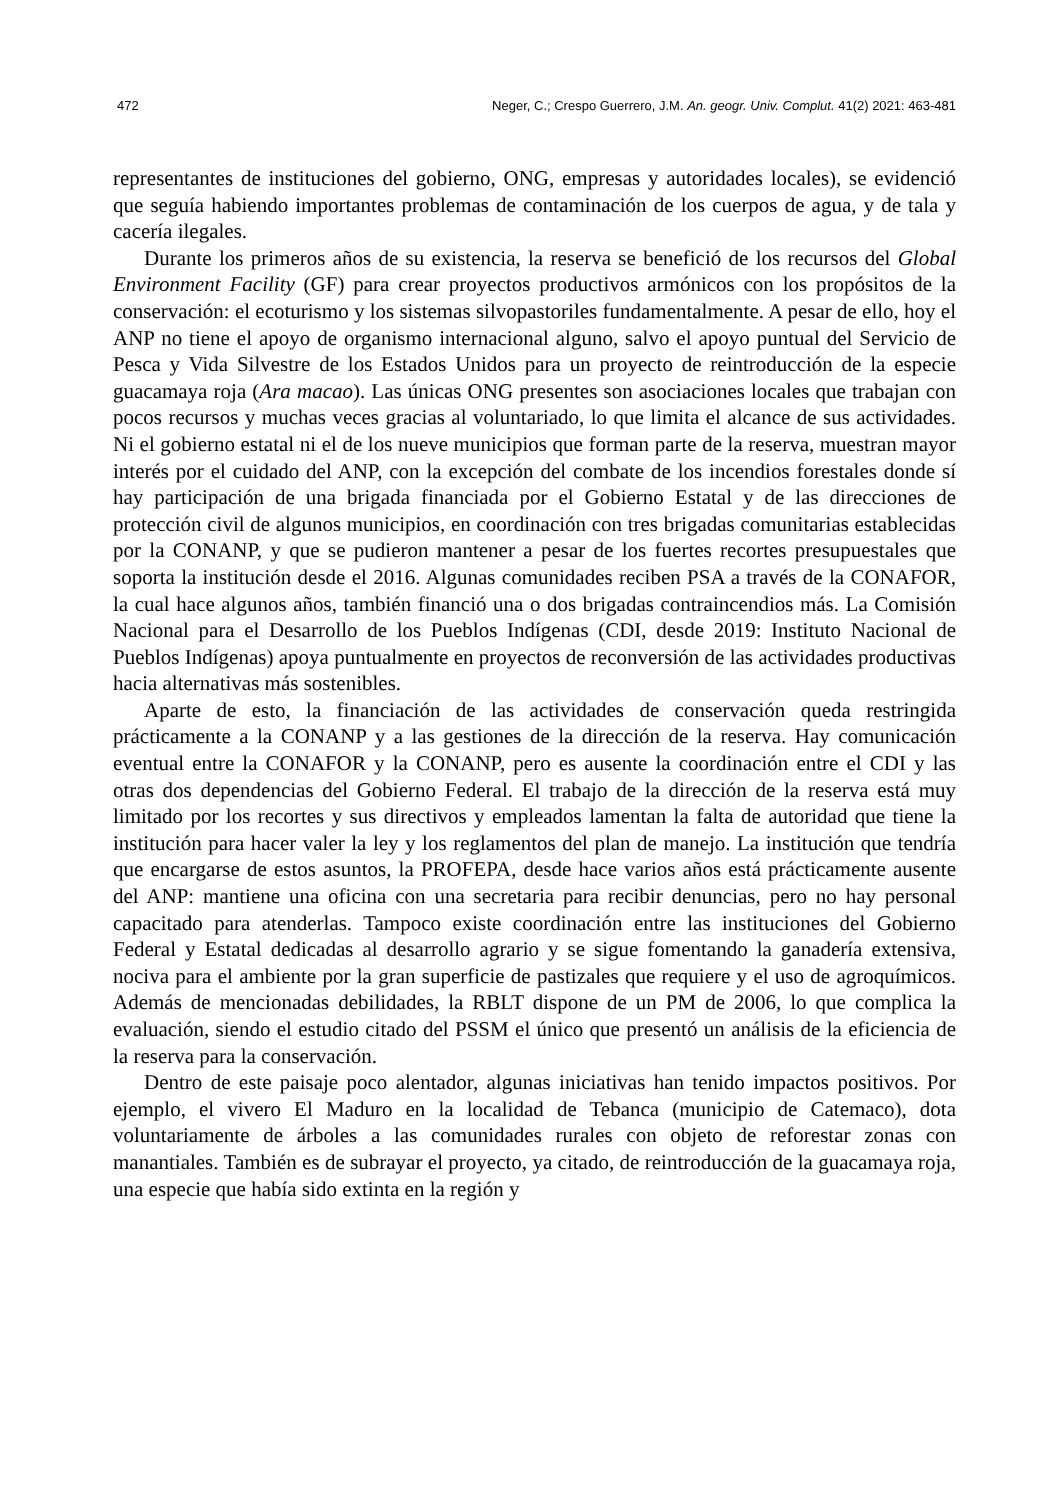472 Neger, C.; Crespo Guerrero, J.M. An. geogr. Univ. Complut. 41(2) 2021: 463-481
representantes de instituciones del gobierno, ONG, empresas y autoridades locales), se evidenció que seguía habiendo importantes problemas de contaminación de los cuerpos de agua, y de tala y cacería ilegales.
Durante los primeros años de su existencia, la reserva se benefició de los recursos del Global Environment Facility (GF) para crear proyectos productivos armónicos con los propósitos de la conservación: el ecoturismo y los sistemas silvopastoriles fundamentalmente. A pesar de ello, hoy el ANP no tiene el apoyo de organismo internacional alguno, salvo el apoyo puntual del Servicio de Pesca y Vida Silvestre de los Estados Unidos para un proyecto de reintroducción de la especie guacamaya roja (Ara macao). Las únicas ONG presentes son asociaciones locales que trabajan con pocos recursos y muchas veces gracias al voluntariado, lo que limita el alcance de sus actividades. Ni el gobierno estatal ni el de los nueve municipios que forman parte de la reserva, muestran mayor interés por el cuidado del ANP, con la excepción del combate de los incendios forestales donde sí hay participación de una brigada financiada por el Gobierno Estatal y de las direcciones de protección civil de algunos municipios, en coordinación con tres brigadas comunitarias establecidas por la CONANP, y que se pudieron mantener a pesar de los fuertes recortes presupuestales que soporta la institución desde el 2016. Algunas comunidades reciben PSA a través de la CONAFOR, la cual hace algunos años, también financió una o dos brigadas contraincendios más. La Comisión Nacional para el Desarrollo de los Pueblos Indígenas (CDI, desde 2019: Instituto Nacional de Pueblos Indígenas) apoya puntualmente en proyectos de reconversión de las actividades productivas hacia alternativas más sostenibles.
Aparte de esto, la financiación de las actividades de conservación queda restringida prácticamente a la CONANP y a las gestiones de la dirección de la reserva. Hay comunicación eventual entre la CONAFOR y la CONANP, pero es ausente la coordinación entre el CDI y las otras dos dependencias del Gobierno Federal. El trabajo de la dirección de la reserva está muy limitado por los recortes y sus directivos y empleados lamentan la falta de autoridad que tiene la institución para hacer valer la ley y los reglamentos del plan de manejo. La institución que tendría que encargarse de estos asuntos, la PROFEPA, desde hace varios años está prácticamente ausente del ANP: mantiene una oficina con una secretaria para recibir denuncias, pero no hay personal capacitado para atenderlas. Tampoco existe coordinación entre las instituciones del Gobierno Federal y Estatal dedicadas al desarrollo agrario y se sigue fomentando la ganadería extensiva, nociva para el ambiente por la gran superficie de pastizales que requiere y el uso de agroquímicos. Además de mencionadas debilidades, la RBLT dispone de un PM de 2006, lo que complica la evaluación, siendo el estudio citado del PSSM el único que presentó un análisis de la eficiencia de la reserva para la conservación.
Dentro de este paisaje poco alentador, algunas iniciativas han tenido impactos positivos. Por ejemplo, el vivero El Maduro en la localidad de Tebanca (municipio de Catemaco), dota voluntariamente de árboles a las comunidades rurales con objeto de reforestar zonas con manantiales. También es de subrayar el proyecto, ya citado, de reintroducción de la guacamaya roja, una especie que había sido extinta en la región y